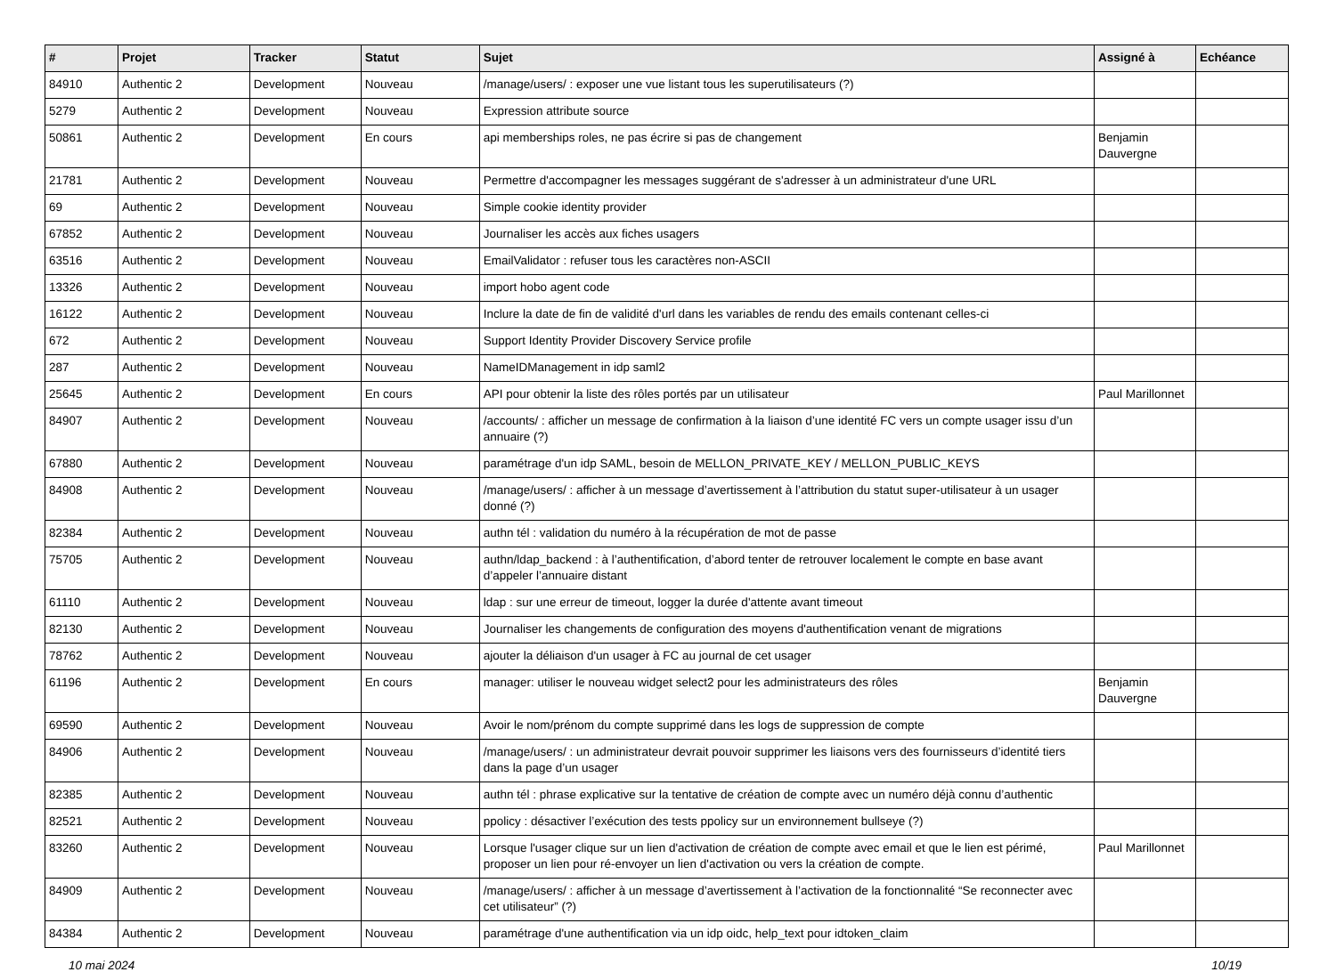| # | Projet | Tracker | Statut | Sujet | Assigné à | Echéance |
| --- | --- | --- | --- | --- | --- | --- |
| 84910 | Authentic 2 | Development | Nouveau | /manage/users/ : exposer une vue listant tous les superutilisateurs (?) | | |
| 5279 | Authentic 2 | Development | Nouveau | Expression attribute source | | |
| 50861 | Authentic 2 | Development | En cours | api memberships roles, ne pas écrire si pas de changement | Benjamin Dauvergne | |
| 21781 | Authentic 2 | Development | Nouveau | Permettre d'accompagner les messages suggérant de s'adresser à un administrateur d'une URL | | |
| 69 | Authentic 2 | Development | Nouveau | Simple cookie identity provider | | |
| 67852 | Authentic 2 | Development | Nouveau | Journaliser les accès aux fiches usagers | | |
| 63516 | Authentic 2 | Development | Nouveau | EmailValidator : refuser tous les caractères non-ASCII | | |
| 13326 | Authentic 2 | Development | Nouveau | import hobo agent code | | |
| 16122 | Authentic 2 | Development | Nouveau | Inclure la date de fin de validité d'url dans les variables de rendu des emails contenant celles-ci | | |
| 672 | Authentic 2 | Development | Nouveau | Support Identity Provider Discovery Service profile | | |
| 287 | Authentic 2 | Development | Nouveau | NameIDManagement in idp saml2 | | |
| 25645 | Authentic 2 | Development | En cours | API pour obtenir la liste des rôles portés par un utilisateur | Paul Marillonnet | |
| 84907 | Authentic 2 | Development | Nouveau | /accounts/ : afficher un message de confirmation à la liaison d’une identité FC vers un compte usager issu d’un annuaire (?) | | |
| 67880 | Authentic 2 | Development | Nouveau | paramétrage d'un idp SAML, besoin de MELLON_PRIVATE_KEY / MELLON_PUBLIC_KEYS | | |
| 84908 | Authentic 2 | Development | Nouveau | /manage/users/ : afficher à un message d’avertissement à l’attribution du statut super-utilisateur à un usager donné (?) | | |
| 82384 | Authentic 2 | Development | Nouveau | authn tél : validation du numéro à la récupération de mot de passe | | |
| 75705 | Authentic 2 | Development | Nouveau | authn/ldap_backend : à l’authentification, d’abord tenter de retrouver localement le compte en base avant d’appeler l’annuaire distant | | |
| 61110 | Authentic 2 | Development | Nouveau | ldap : sur une erreur de timeout, logger la durée d'attente avant timeout | | |
| 82130 | Authentic 2 | Development | Nouveau | Journaliser les changements de configuration des moyens d'authentification venant de migrations | | |
| 78762 | Authentic 2 | Development | Nouveau | ajouter la déliaison d'un usager à FC au journal de cet usager | | |
| 61196 | Authentic 2 | Development | En cours | manager: utiliser le nouveau widget select2 pour les administrateurs des rôles | Benjamin Dauvergne | |
| 69590 | Authentic 2 | Development | Nouveau | Avoir le nom/prénom du compte supprimé dans les logs de suppression de compte | | |
| 84906 | Authentic 2 | Development | Nouveau | /manage/users/ : un administrateur devrait pouvoir supprimer les liaisons vers des fournisseurs d’identité tiers dans la page d’un usager | | |
| 82385 | Authentic 2 | Development | Nouveau | authn tél : phrase explicative sur la tentative de création de compte avec un numéro déjà connu d’authentic | | |
| 82521 | Authentic 2 | Development | Nouveau | ppolicy : désactiver l’exécution des tests ppolicy sur un environnement bullseye (?) | | |
| 83260 | Authentic 2 | Development | Nouveau | Lorsque l'usager clique sur un lien d'activation de création de compte avec email et que le lien est périmé, proposer un lien pour ré-envoyer un lien d'activation ou vers la création de compte. | Paul Marillonnet | |
| 84909 | Authentic 2 | Development | Nouveau | /manage/users/ : afficher à un message d’avertissement à l’activation de la fonctionnalité “Se reconnecter avec cet utilisateur” (?) | | |
| 84384 | Authentic 2 | Development | Nouveau | paramétrage d'une authentification via un idp oidc, help_text pour idtoken_claim | | |
10 mai 2024 10/19